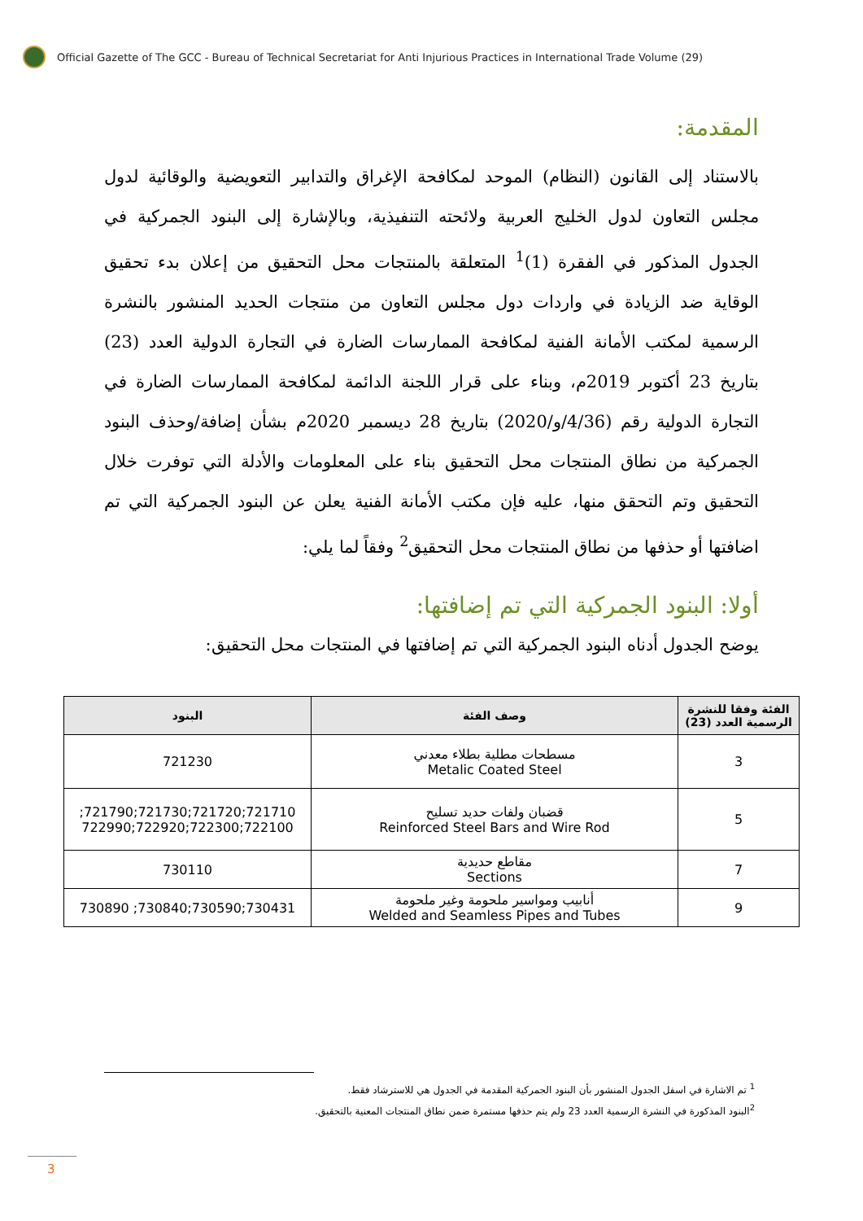Official Gazette of The GCC - Bureau of Technical Secretariat for Anti Injurious Practices in International Trade Volume (29)
المقدمة:
بالاستناد إلى القانون (النظام) الموحد لمكافحة الإغراق والتدابير التعويضية والوقائية لدول مجلس التعاون لدول الخليج العربية ولائحته التنفيذية، وبالإشارة إلى البنود الجمركية في الجدول المذكور في الفقرة (1)<sup>1</sup> المتعلقة بالمنتجات محل التحقيق من إعلان بدء تحقيق الوقاية ضد الزيادة في واردات دول مجلس التعاون من منتجات الحديد المنشور بالنشرة الرسمية لمكتب الأمانة الفنية لمكافحة الممارسات الضارة في التجارة الدولية العدد (23) بتاريخ 23 أكتوبر 2019م، وبناء على قرار اللجنة الدائمة لمكافحة الممارسات الضارة في التجارة الدولية رقم (4/36/و/2020) بتاريخ 28 ديسمبر 2020م بشأن إضافة/وحذف البنود الجمركية من نطاق المنتجات محل التحقيق بناء على المعلومات والأدلة التي توفرت خلال التحقيق وتم التحقق منها، عليه فإن مكتب الأمانة الفنية يعلن عن البنود الجمركية التي تم اضافتها أو حذفها من نطاق المنتجات محل التحقيق<sup>2</sup> وفقاً لما يلي:
أولا: البنود الجمركية التي تم إضافتها:
يوضح الجدول أدناه البنود الجمركية التي تم إضافتها في المنتجات محل التحقيق:
| الفئة وفقا للنشرة الرسمية العدد (23) | وصف الفئة | البنود |
| --- | --- | --- |
| 3 | مسطحات مطلية بطلاء معدني Metalic Coated Steel | 721230 |
| 5 | قضبان ولفات حديد تسليح Reinforced Steel Bars and Wire Rod | 721710;721720;721730;721790; 722100;722300;722920;722990 |
| 7 | مقاطع حديدية Sections | 730110 |
| 9 | أنابيب ومواسير ملحومة وغير ملحومة Welded and Seamless Pipes and Tubes | 730431;730590;730840; 730890 |
<sup>1</sup> تم الاشارة في اسفل الجدول المنشور بأن البنود الجمركية المقدمة في الجدول هي للاسترشاد فقط.
<sup>2</sup> البنود المذكورة في النشرة الرسمية العدد 23 ولم يتم حذفها مستمرة ضمن نطاق المنتجات المعنية بالتحقيق.
3